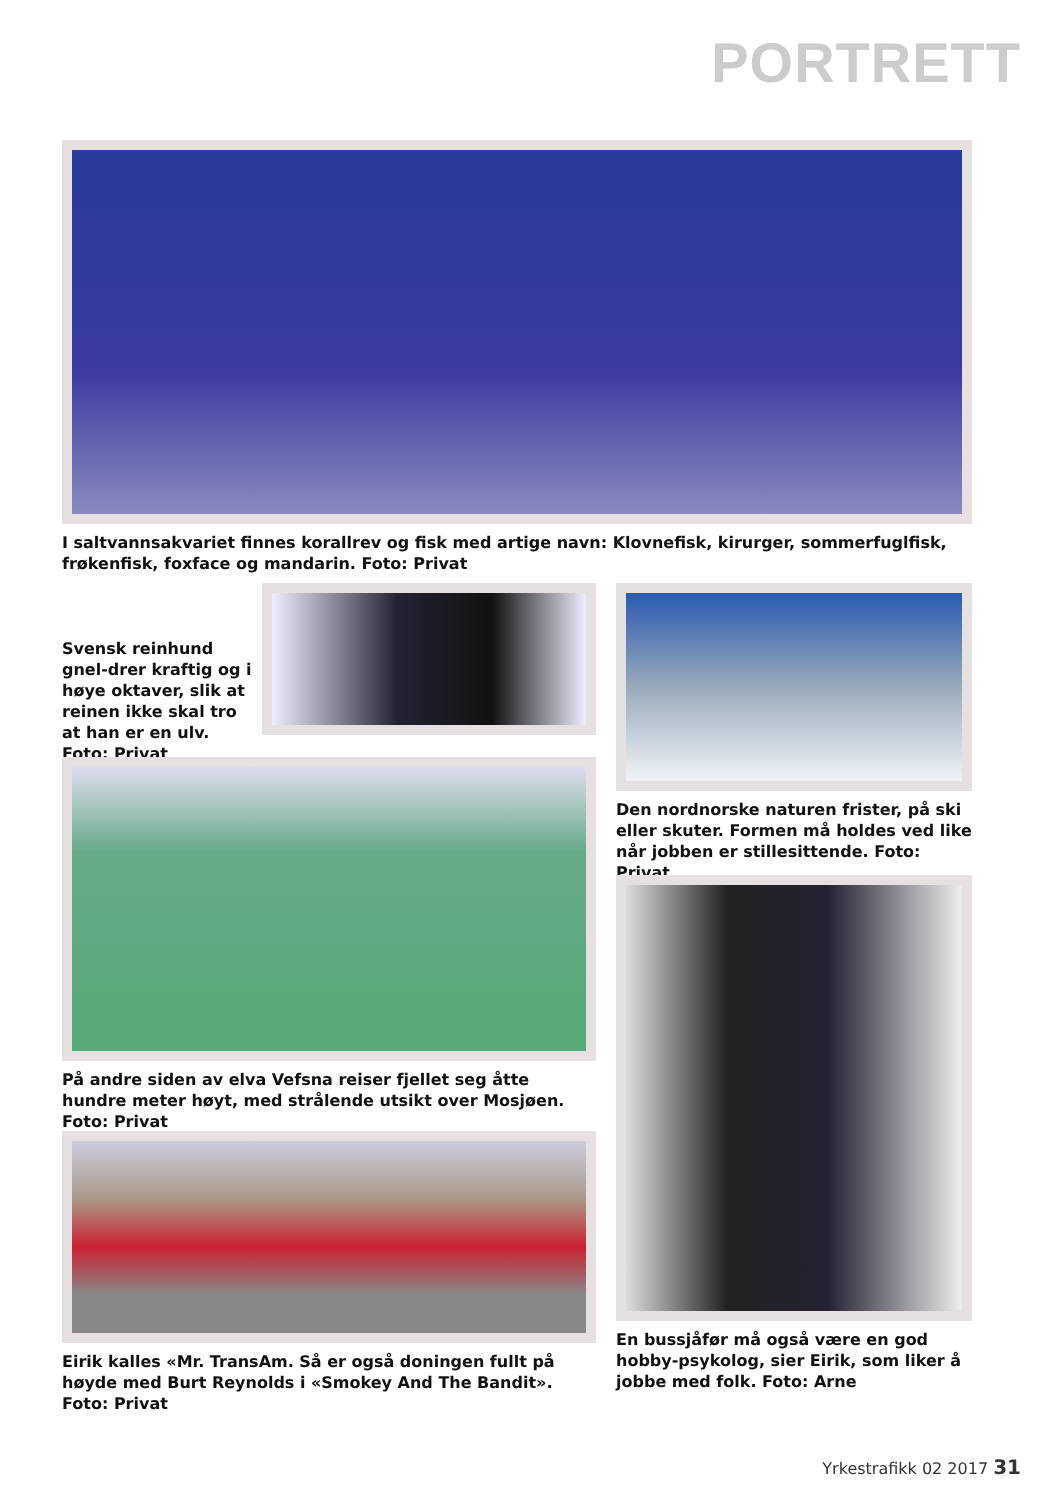PORTRETT
I saltvannsakvariet finnes korallrev og fisk med artige navn: Klovnefisk, kirurger, sommerfuglfisk, frøkenfisk, foxface og mandarin. Foto: Privat
Svensk reinhund gnel-drer kraftig og i høye oktaver, slik at reinen ikke skal tro at han er en ulv. Foto: Privat
Den nordnorske naturen frister, på ski eller skuter. Formen må holdes ved like når jobben er stillesittende. Foto: Privat
På andre siden av elva Vefsna reiser fjellet seg åtte hundre meter høyt, med strålende utsikt over Mosjøen. Foto: Privat
En bussjåfør må også være en god hobby-psykolog, sier Eirik, som liker å jobbe med folk. Foto: Arne
Eirik kalles «Mr. TransAm. Så er også doningen fullt på høyde med Burt Reynolds i «Smokey And The Bandit». Foto: Privat
Yrkestrafikk 02 2017 31